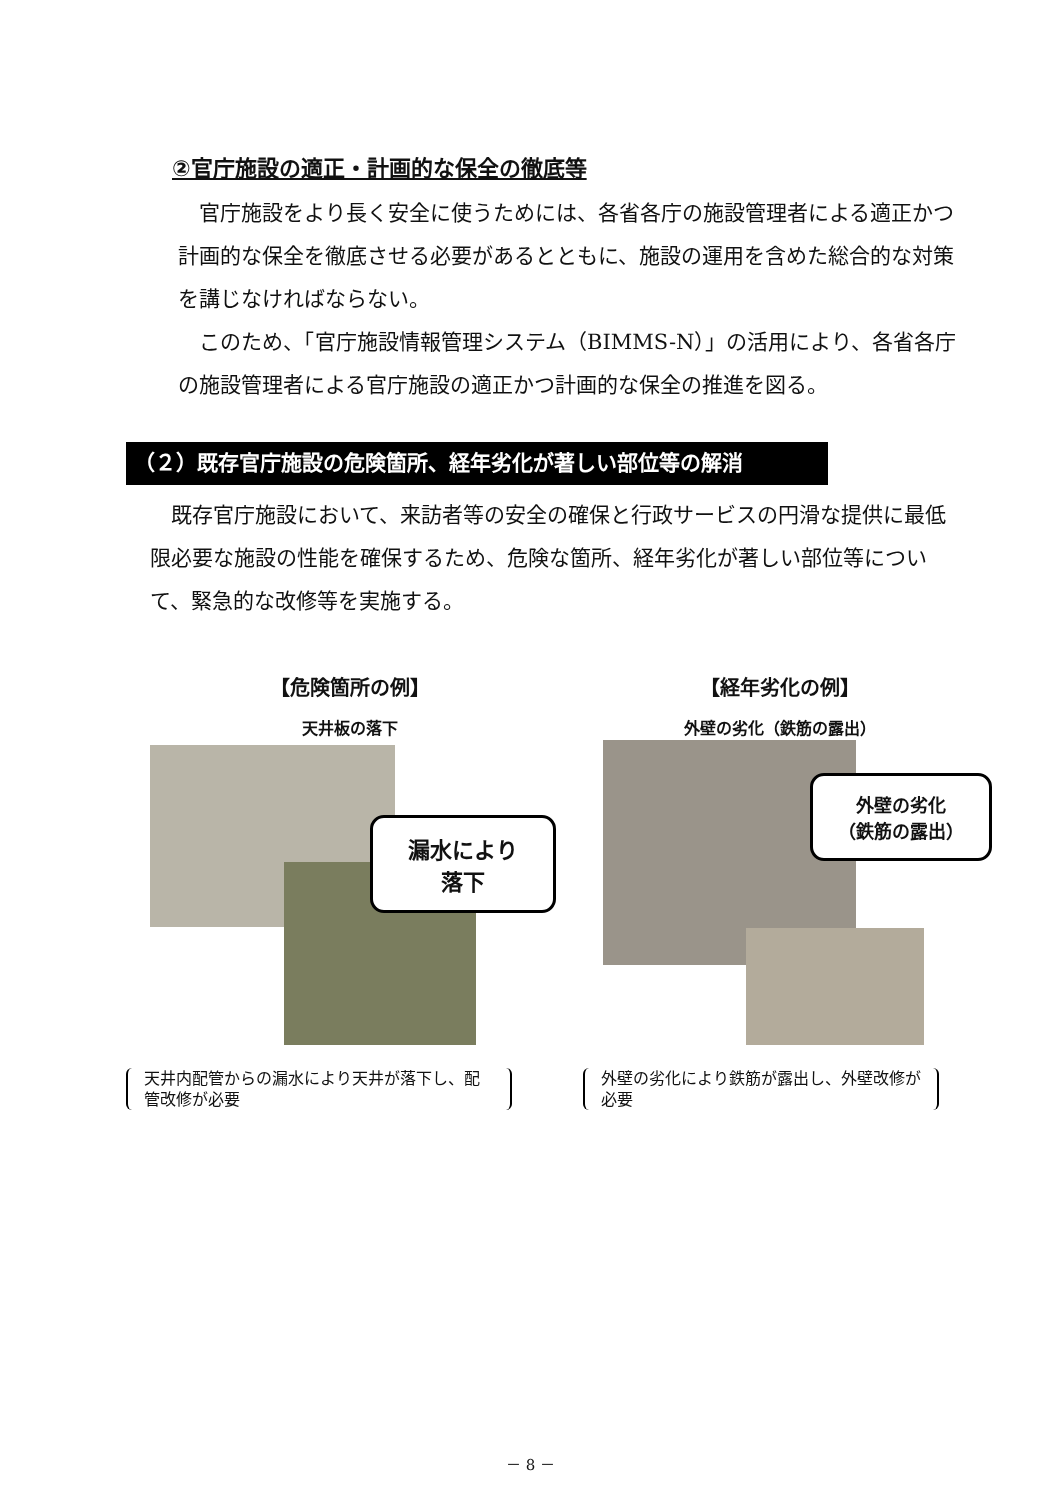②官庁施設の適正・計画的な保全の徹底等
　官庁施設をより長く安全に使うためには、各省各庁の施設管理者による適正かつ計画的な保全を徹底させる必要があるとともに、施設の運用を含めた総合的な対策を講じなければならない。
　このため、「官庁施設情報管理システム（BIMMS-N）」の活用により、各省各庁の施設管理者による官庁施設の適正かつ計画的な保全の推進を図る。
（２）既存官庁施設の危険箇所、経年劣化が著しい部位等の解消
　既存官庁施設において、来訪者等の安全の確保と行政サービスの円滑な提供に最低限必要な施設の性能を確保するため、危険な箇所、経年劣化が著しい部位等について、緊急的な改修等を実施する。
【危険箇所の例】
天井板の落下
【経年劣化の例】
外壁の劣化（鉄筋の露出）
漏水により
落下
外壁の劣化
（鉄筋の露出）
天井内配管からの漏水により天井が落下し、配管改修が必要
外壁の劣化により鉄筋が露出し、外壁改修が必要
－ 8 －